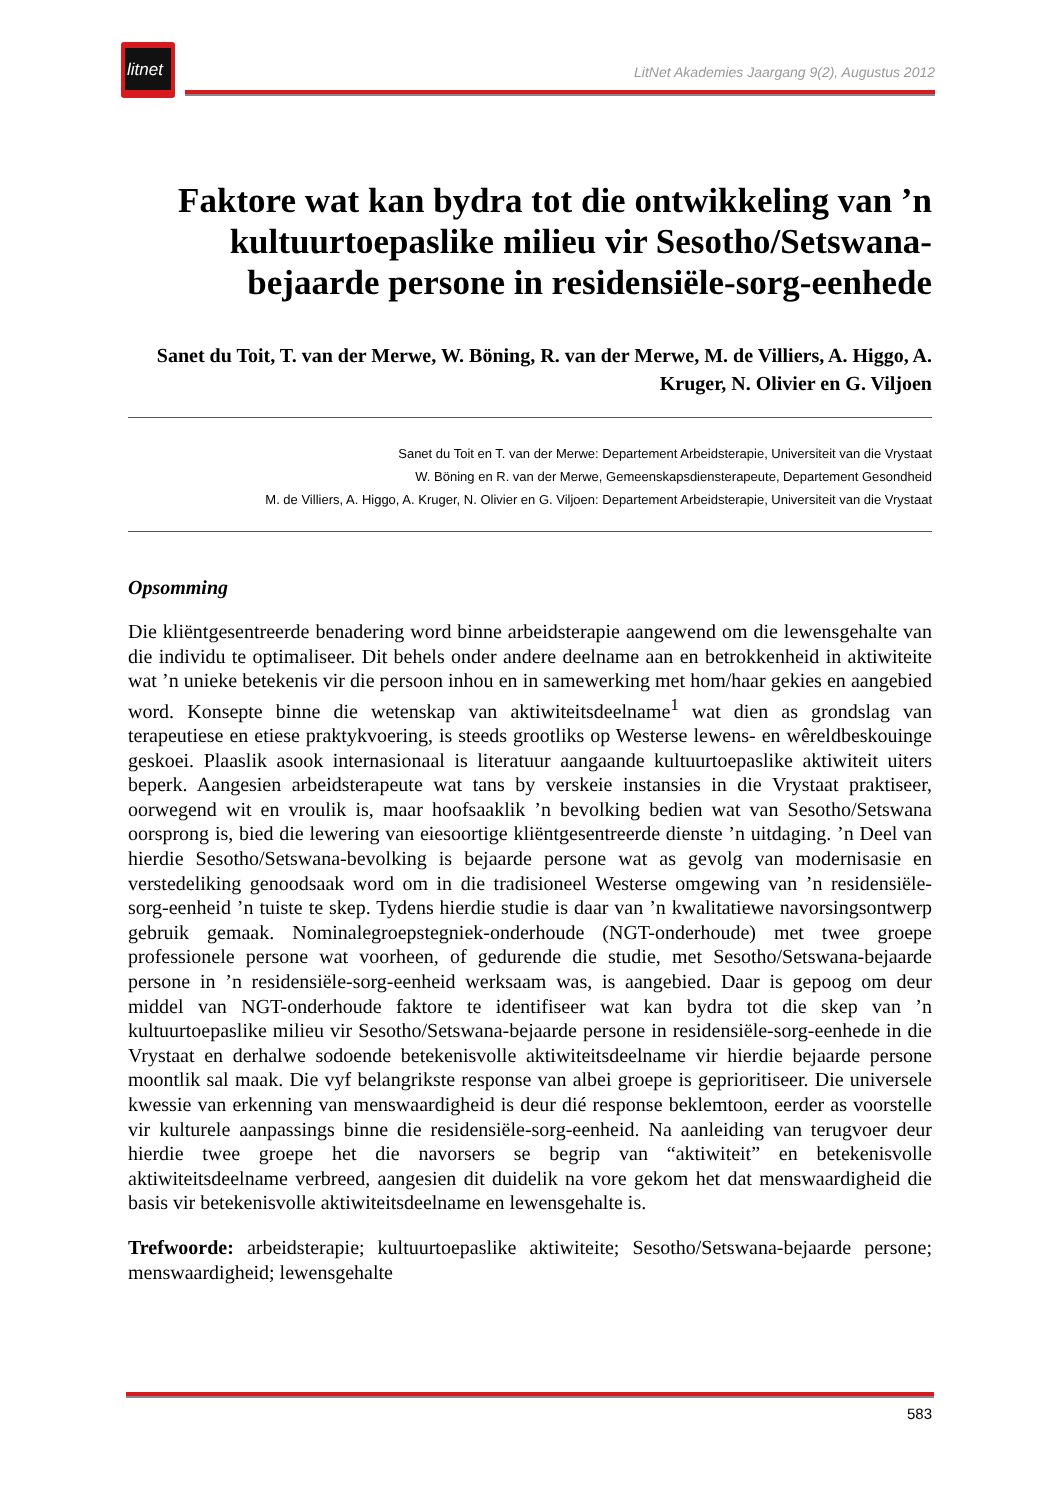litnet
LitNet Akademies Jaargang 9(2), Augustus 2012
Faktore wat kan bydra tot die ontwikkeling van ’n kultuurtoepaslike milieu vir Sesotho/Setswana-bejaarde persone in residensiële-sorg-eenhede
Sanet du Toit, T. van der Merwe, W. Böning, R. van der Merwe, M. de Villiers, A. Higgo, A. Kruger, N. Olivier en G. Viljoen
Sanet du Toit en T. van der Merwe: Departement Arbeidsterapie, Universiteit van die Vrystaat
W. Böning en R. van der Merwe, Gemeenskapsdiensterapeute, Departement Gesondheid
M. de Villiers, A. Higgo, A. Kruger, N. Olivier en G. Viljoen: Departement Arbeidsterapie, Universiteit van die Vrystaat
Opsomming
Die kliëntgesentreerde benadering word binne arbeidsterapie aangewend om die lewensgehalte van die individu te optimaliseer. Dit behels onder andere deelname aan en betrokkenheid in aktiwiteite wat ’n unieke betekenis vir die persoon inhou en in samewerking met hom/haar gekies en aangebied word. Konsepte binne die wetenskap van aktiwiteitsdeelname<sup>1</sup> wat dien as grondslag van terapeutiese en etiese praktykvoering, is steeds grootliks op Westerse lewens- en wêreldbeskouinge geskoei. Plaaslik asook internasionaal is literatuur aangaande kultuurtoepaslike aktiwiteit uiters beperk. Aangesien arbeidsterapeute wat tans by verskeie instansies in die Vrystaat praktiseer, oorwegend wit en vroulik is, maar hoofsaaklik ’n bevolking bedien wat van Sesotho/Setswana oorsprong is, bied die lewering van eiesoortige kliëntgesentreerde dienste ’n uitdaging. ’n Deel van hierdie Sesotho/Setswana-bevolking is bejaarde persone wat as gevolg van modernisasie en verstedeliking genoodsaak word om in die tradisioneel Westerse omgewing van ’n residensiële-sorg-eenheid ’n tuiste te skep. Tydens hierdie studie is daar van ’n kwalitatiewe navorsingsontwerp gebruik gemaak. Nominalegroepstegniek-onderhoude (NGT-onderhoude) met twee groepe professionele persone wat voorheen, of gedurende die studie, met Sesotho/Setswana-bejaarde persone in ’n residensiële-sorg-eenheid werksaam was, is aangebied. Daar is gepoog om deur middel van NGT-onderhoude faktore te identifiseer wat kan bydra tot die skep van ’n kultuurtoepaslike milieu vir Sesotho/Setswana-bejaarde persone in residensiële-sorg-eenhede in die Vrystaat en derhalwe sodoende betekenisvolle aktiwiteitsdeelname vir hierdie bejaarde persone moontlik sal maak. Die vyf belangrikste response van albei groepe is geprioritiseer. Die universele kwessie van erkenning van menswaardigheid is deur dié response beklemtoon, eerder as voorstelle vir kulturele aanpassings binne die residensiële-sorg-eenheid. Na aanleiding van terugvoer deur hierdie twee groepe het die navorsers se begrip van “aktiwiteit” en betekenisvolle aktiwiteitsdeelname verbreed, aangesien dit duidelik na vore gekom het dat menswaardigheid die basis vir betekenisvolle aktiwiteitsdeelname en lewensgehalte is.
Trefwoorde: arbeidsterapie; kultuurtoepaslike aktiwiteite; Sesotho/Setswana-bejaarde persone; menswaardigheid; lewensgehalte
583